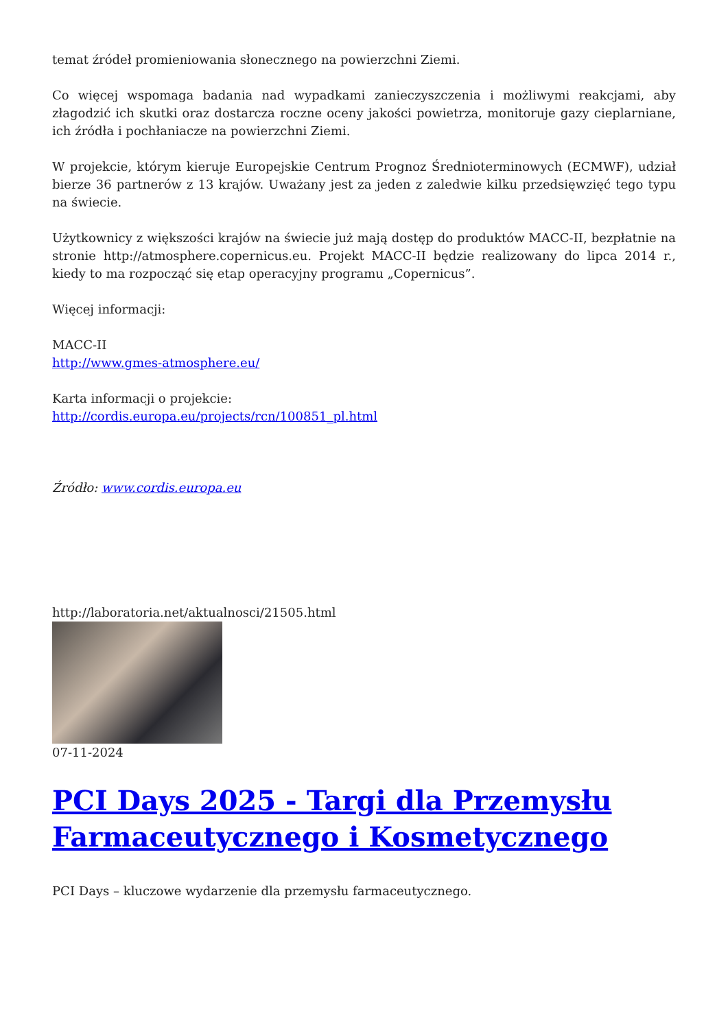temat źródeł promieniowania słonecznego na powierzchni Ziemi.
Co więcej wspomaga badania nad wypadkami zanieczyszczenia i możliwymi reakcjami, aby złagodzić ich skutki oraz dostarcza roczne oceny jakości powietrza, monitoruje gazy cieplarniane, ich źródła i pochłaniacze na powierzchni Ziemi.
W projekcie, którym kieruje Europejskie Centrum Prognoz Średnioterminowych (ECMWF), udział bierze 36 partnerów z 13 krajów. Uważany jest za jeden z zaledwie kilku przedsięwzięć tego typu na świecie.
Użytkownicy z większości krajów na świecie już mają dostęp do produktów MACC-II, bezpłatnie na stronie http://atmosphere.copernicus.eu. Projekt MACC-II będzie realizowany do lipca 2014 r., kiedy to ma rozpocząć się etap operacyjny programu „Copernicus”.
Więcej informacji:
MACC-II
http://www.gmes-atmosphere.eu/
Karta informacji o projekcie:
http://cordis.europa.eu/projects/rcn/100851_pl.html
Źródło: www.cordis.europa.eu
http://laboratoria.net/aktualnosci/21505.html
07-11-2024
PCI Days 2025 - Targi dla Przemysłu Farmaceutycznego i Kosmetycznego
PCI Days – kluczowe wydarzenie dla przemysłu farmaceutycznego.